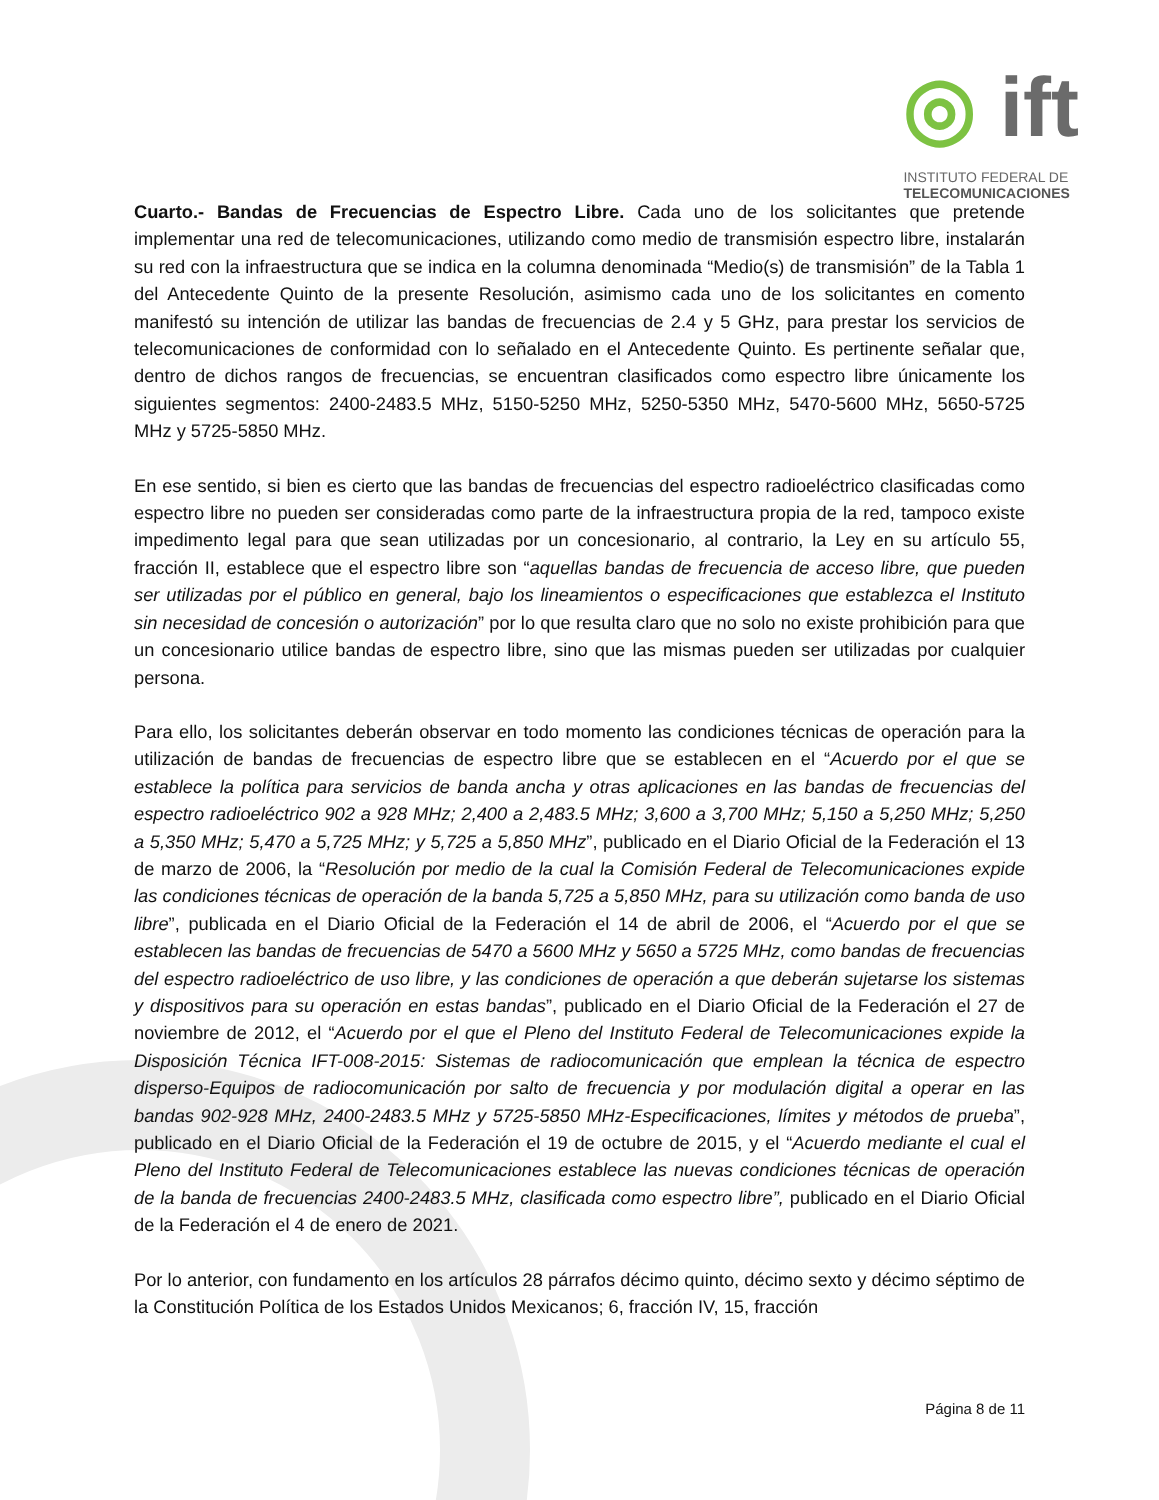◎ ift
INSTITUTO FEDERAL DE
TELECOMUNICACIONES
Cuarto.- Bandas de Frecuencias de Espectro Libre. Cada uno de los solicitantes que pretende implementar una red de telecomunicaciones, utilizando como medio de transmisión espectro libre, instalarán su red con la infraestructura que se indica en la columna denominada “Medio(s) de transmisión” de la Tabla 1 del Antecedente Quinto de la presente Resolución, asimismo cada uno de los solicitantes en comento manifestó su intención de utilizar las bandas de frecuencias de 2.4 y 5 GHz, para prestar los servicios de telecomunicaciones de conformidad con lo señalado en el Antecedente Quinto. Es pertinente señalar que, dentro de dichos rangos de frecuencias, se encuentran clasificados como espectro libre únicamente los siguientes segmentos: 2400-2483.5 MHz, 5150-5250 MHz, 5250-5350 MHz, 5470-5600 MHz, 5650-5725 MHz y 5725-5850 MHz.
En ese sentido, si bien es cierto que las bandas de frecuencias del espectro radioeléctrico clasificadas como espectro libre no pueden ser consideradas como parte de la infraestructura propia de la red, tampoco existe impedimento legal para que sean utilizadas por un concesionario, al contrario, la Ley en su artículo 55, fracción II, establece que el espectro libre son “aquellas bandas de frecuencia de acceso libre, que pueden ser utilizadas por el público en general, bajo los lineamientos o especificaciones que establezca el Instituto sin necesidad de concesión o autorización” por lo que resulta claro que no solo no existe prohibición para que un concesionario utilice bandas de espectro libre, sino que las mismas pueden ser utilizadas por cualquier persona.
Para ello, los solicitantes deberán observar en todo momento las condiciones técnicas de operación para la utilización de bandas de frecuencias de espectro libre que se establecen en el “Acuerdo por el que se establece la política para servicios de banda ancha y otras aplicaciones en las bandas de frecuencias del espectro radioeléctrico 902 a 928 MHz; 2,400 a 2,483.5 MHz; 3,600 a 3,700 MHz; 5,150 a 5,250 MHz; 5,250 a 5,350 MHz; 5,470 a 5,725 MHz; y 5,725 a 5,850 MHz”, publicado en el Diario Oficial de la Federación el 13 de marzo de 2006, la “Resolución por medio de la cual la Comisión Federal de Telecomunicaciones expide las condiciones técnicas de operación de la banda 5,725 a 5,850 MHz, para su utilización como banda de uso libre”, publicada en el Diario Oficial de la Federación el 14 de abril de 2006, el “Acuerdo por el que se establecen las bandas de frecuencias de 5470 a 5600 MHz y 5650 a 5725 MHz, como bandas de frecuencias del espectro radioeléctrico de uso libre, y las condiciones de operación a que deberán sujetarse los sistemas y dispositivos para su operación en estas bandas”, publicado en el Diario Oficial de la Federación el 27 de noviembre de 2012, el “Acuerdo por el que el Pleno del Instituto Federal de Telecomunicaciones expide la Disposición Técnica IFT-008-2015: Sistemas de radiocomunicación que emplean la técnica de espectro disperso-Equipos de radiocomunicación por salto de frecuencia y por modulación digital a operar en las bandas 902-928 MHz, 2400-2483.5 MHz y 5725-5850 MHz-Especificaciones, límites y métodos de prueba”, publicado en el Diario Oficial de la Federación el 19 de octubre de 2015, y el “Acuerdo mediante el cual el Pleno del Instituto Federal de Telecomunicaciones establece las nuevas condiciones técnicas de operación de la banda de frecuencias 2400-2483.5 MHz, clasificada como espectro libre”, publicado en el Diario Oficial de la Federación el 4 de enero de 2021.
Por lo anterior, con fundamento en los artículos 28 párrafos décimo quinto, décimo sexto y décimo séptimo de la Constitución Política de los Estados Unidos Mexicanos; 6, fracción IV, 15, fracción
Página 8 de 11